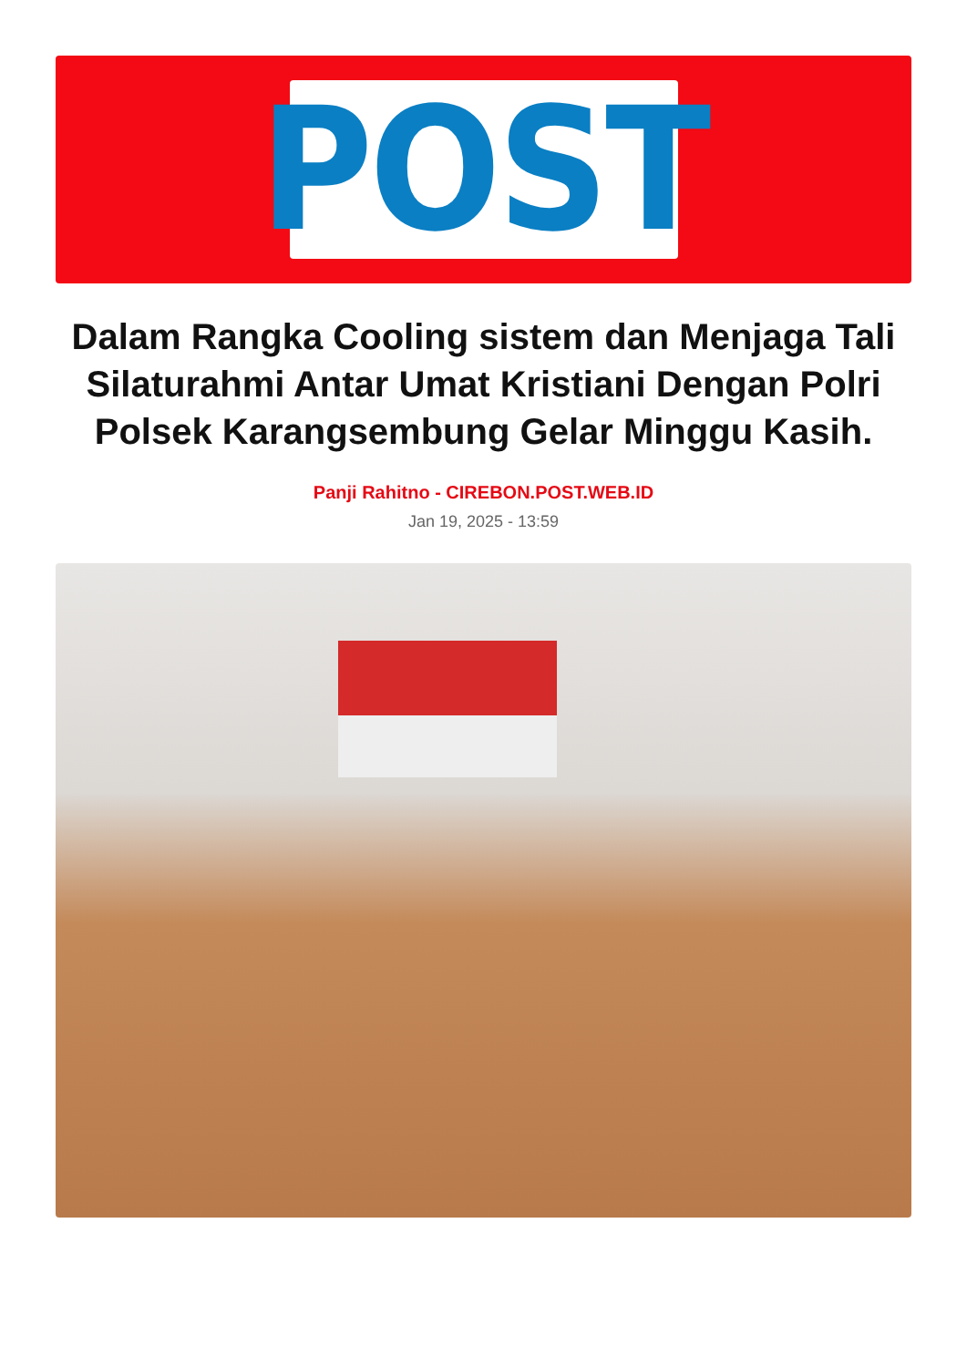POST
Dalam Rangka Cooling sistem dan Menjaga Tali Silaturahmi Antar Umat Kristiani Dengan Polri Polsek Karangsembung Gelar Minggu Kasih.
Panji Rahitno - CIREBON.POST.WEB.ID
Jan 19, 2025 - 13:59